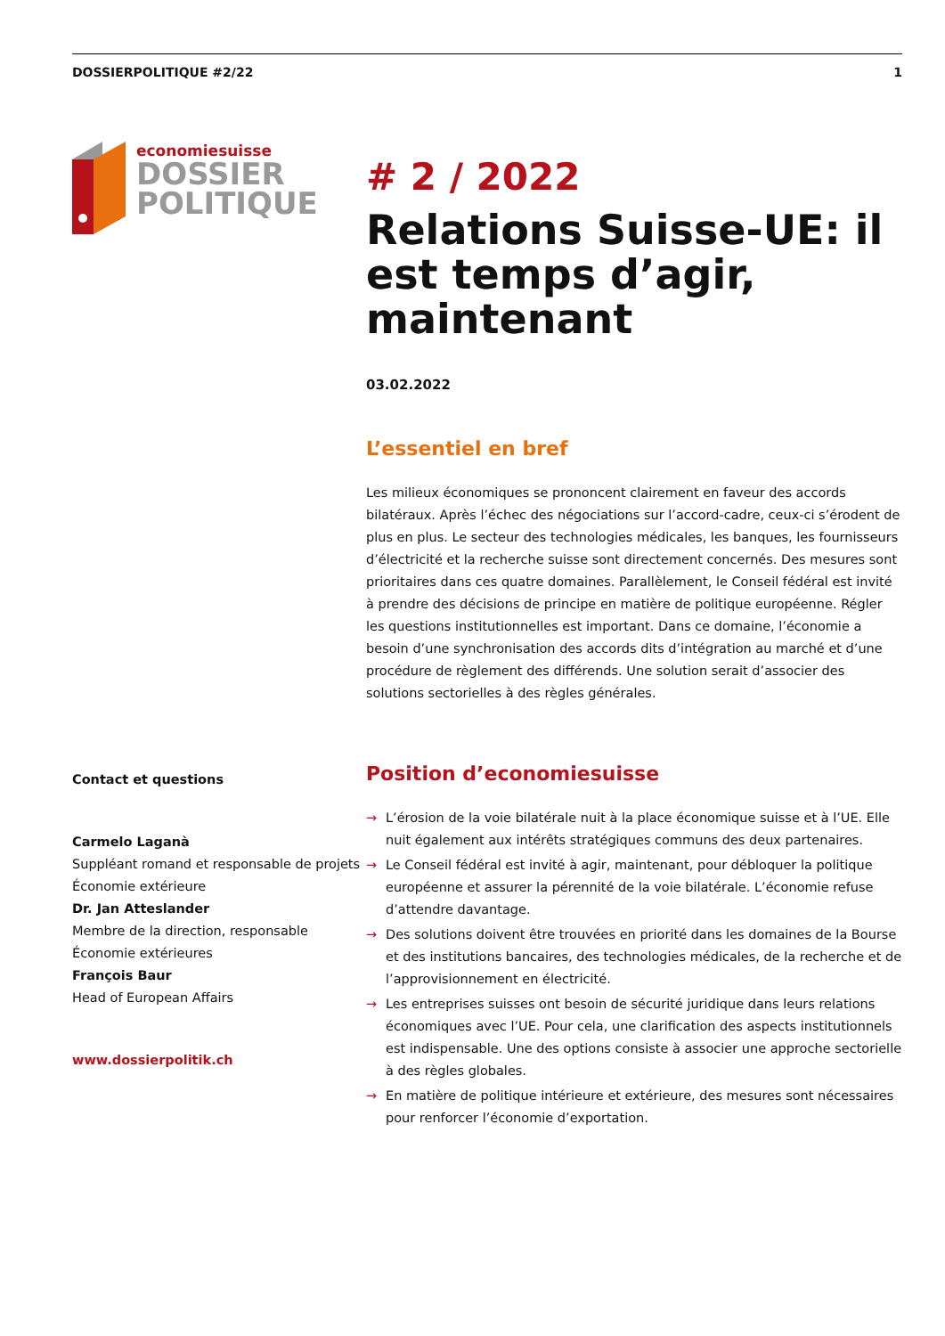DOSSIERPOLITIQUE #2/22 1
economiesuisse
DOSSIER
POLITIQUE
Contact et questions
Carmelo Laganà
Suppléant romand et responsable de projets Économie extérieure
Dr. Jan Atteslander
Membre de la direction, responsable Économie extérieures
François Baur
Head of European Affairs
www.dossierpolitik.ch
# 2 / 2022
Relations Suisse-UE: il est temps d’agir, maintenant
03.02.2022
L’essentiel en bref
Les milieux économiques se prononcent clairement en faveur des accords bilatéraux. Après l’échec des négociations sur l’accord-cadre, ceux-ci s’érodent de plus en plus. Le secteur des technologies médicales, les banques, les fournisseurs d’électricité et la recherche suisse sont directement concernés. Des mesures sont prioritaires dans ces quatre domaines. Parallèlement, le Conseil fédéral est invité à prendre des décisions de principe en matière de politique européenne. Régler les questions institutionnelles est important. Dans ce domaine, l’économie a besoin d’une synchronisation des accords dits d’intégration au marché et d’une procédure de règlement des différends. Une solution serait d’associer des solutions sectorielles à des règles générales.
Position d’economiesuisse
→ L’érosion de la voie bilatérale nuit à la place économique suisse et à l’UE. Elle nuit également aux intérêts stratégiques communs des deux partenaires.
→ Le Conseil fédéral est invité à agir, maintenant, pour débloquer la politique européenne et assurer la pérennité de la voie bilatérale. L’économie refuse d’attendre davantage.
→ Des solutions doivent être trouvées en priorité dans les domaines de la Bourse et des institutions bancaires, des technologies médicales, de la recherche et de l’approvisionnement en électricité.
→ Les entreprises suisses ont besoin de sécurité juridique dans leurs relations économiques avec l’UE. Pour cela, une clarification des aspects institutionnels est indispensable. Une des options consiste à associer une approche sectorielle à des règles globales.
→ En matière de politique intérieure et extérieure, des mesures sont nécessaires pour renforcer l’économie d’exportation.